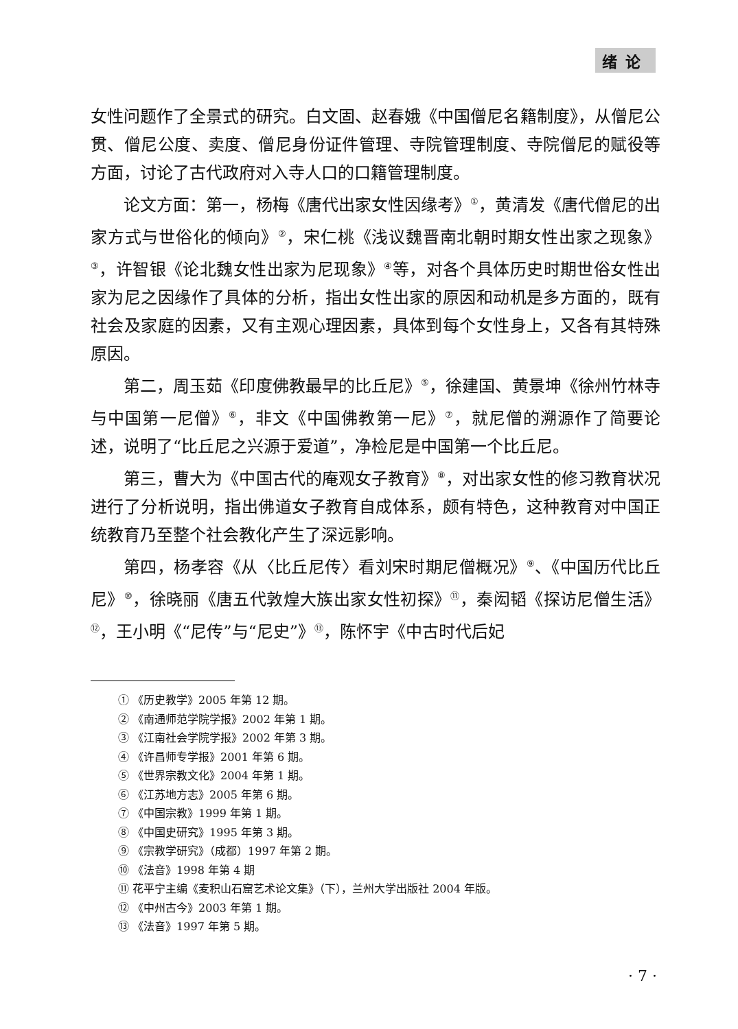绪论
女性问题作了全景式的研究。白文固、赵春娥《中国僧尼名籍制度》，从僧尼公贯、僧尼公度、卖度、僧尼身份证件管理、寺院管理制度、寺院僧尼的赋役等方面，讨论了古代政府对入寺人口的口籍管理制度。
论文方面：第一，杨梅《唐代出家女性因缘考》<sup>①</sup>，黄清发《唐代僧尼的出家方式与世俗化的倾向》<sup>②</sup>，宋仁桃《浅议魏晋南北朝时期女性出家之现象》<sup>③</sup>，许智银《论北魏女性出家为尼现象》<sup>④</sup>等，对各个具体历史时期世俗女性出家为尼之因缘作了具体的分析，指出女性出家的原因和动机是多方面的，既有社会及家庭的因素，又有主观心理因素，具体到每个女性身上，又各有其特殊原因。
第二，周玉茹《印度佛教最早的比丘尼》<sup>⑤</sup>，徐建国、黄景坤《徐州竹林寺与中国第一尼僧》<sup>⑥</sup>，非文《中国佛教第一尼》<sup>⑦</sup>，就尼僧的溯源作了简要论述，说明了“比丘尼之兴源于爱道”，净检尼是中国第一个比丘尼。
第三，曹大为《中国古代的庵观女子教育》<sup>⑧</sup>，对出家女性的修习教育状况进行了分析说明，指出佛道女子教育自成体系，颇有特色，这种教育对中国正统教育乃至整个社会教化产生了深远影响。
第四，杨孝容《从〈比丘尼传〉看刘宋时期尼僧概况》<sup>⑨</sup>、《中国历代比丘尼》<sup>⑩</sup>，徐晓丽《唐五代敦煌大族出家女性初探》<sup>⑪</sup>，秦闳韬《探访尼僧生活》<sup>⑫</sup>，王小明《“尼传”与“尼史”》<sup>⑬</sup>，陈怀宇《中古时代后妃
① 《历史教学》2005 年第 12 期。
② 《南通师范学院学报》2002 年第 1 期。
③ 《江南社会学院学报》2002 年第 3 期。
④ 《许昌师专学报》2001 年第 6 期。
⑤ 《世界宗教文化》2004 年第 1 期。
⑥ 《江苏地方志》2005 年第 6 期。
⑦ 《中国宗教》1999 年第 1 期。
⑧ 《中国史研究》1995 年第 3 期。
⑨ 《宗教学研究》（成都）1997 年第 2 期。
⑩ 《法音》1998 年第 4 期
⑪ 花平宁主编《麦积山石窟艺术论文集》（下），兰州大学出版社 2004 年版。
⑫ 《中州古今》2003 年第 1 期。
⑬ 《法音》1997 年第 5 期。
· 7 ·